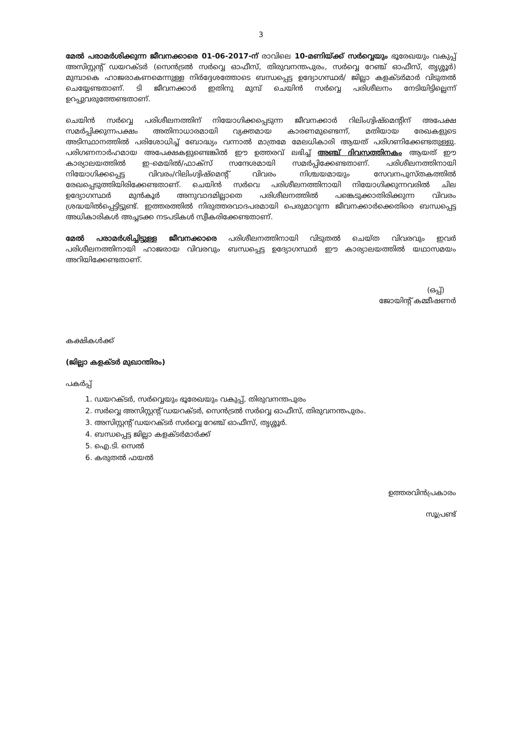3
മേൽ പരാമർശിക്കുന്ന ജീവനക്കാരെ 01-06-2017-ന് രാവിലെ 10-മണിയ്ക്ക് സർവ്വെയും ഭൂരേഖയും വകുപ്പ് അസിസ്റ്റന്റ് ഡയറക്ടർ (സെൻട്രൽ സർവ്വെ ഓഫീസ്, തിരുവനന്തപുരം, സർവ്വെ റേഞ്ച് ഓഫീസ്, തൃശ്ശൂർ) മുമ്പാകെ ഹാജരാകണമെന്നുള്ള നിർദ്ദേശത്തോടെ ബന്ധപ്പെട്ട ഉദ്യോഗസ്ഥർ/ ജില്ലാ കളക്ടർമാർ വിടുതൽ ചെയ്യേണ്ടതാണ്. ടി ജീവനക്കാർ ഇതിനു മുമ്പ് ചെയിൻ സർവ്വെ പരിശീലനം നേടിയിട്ടില്ലെന്ന് ഉറപ്പുവരുത്തേണ്ടതാണ്.
ചെയിൻ സർവ്വെ പരിശീലനത്തിന് നിയോഗിക്കപ്പെടുന്ന ജീവനക്കാർ റിലിംഗ്വിഷ്മെന്റിന് അപേക്ഷ സമർപ്പിക്കുന്നപക്ഷം അതിനാധാരമായി വ്യക്തമായ കാരണമുണ്ടെന്ന്, മതിയായ രേഖകളുടെ അടിസ്ഥാനത്തിൽ പരിശോധിച്ച് ബോദ്ധ്യം വന്നാൽ മാത്രമേ മേലധികാരി ആയത് പരിഗണിക്കേണ്ടതുള്ളു. പരിഗണനാർഹമായ അപേക്ഷകളുണ്ടെങ്കിൽ ഈ ഉത്തരവ് ലഭിച്ച് അഞ്ച് ദിവസത്തിനകം ആയത് ഈ കാര്യാലയത്തിൽ ഇ-മെയിൽ/ഫാക്സ് സന്ദേശമായി സമർപ്പിക്കേണ്ടതാണ്. പരിശീലനത്തിനായി നിയോഗിക്കപ്പെട്ട വിവരം/റിലിംഗ്വിഷ്മെന്റ് വിവരം നിശ്ചയമായും സേവനപുസ്തകത്തിൽ രേഖപ്പെടുത്തിയിരിക്കേണ്ടതാണ്. ചെയിൻ സർവെ പരിശീലനത്തിനായി നിയോഗിക്കുന്നവരിൽ ചില ഉദ്യോഗസ്ഥർ മുൻകൂർ അനുവാദമില്ലാതെ പരിശീലനത്തിൽ പങ്കെടുക്കാതിരിക്കുന്ന വിവരം ശ്രദ്ധയിൽപ്പെട്ടിട്ടുണ്ട്. ഇത്തരത്തിൽ നിരുത്തരവാദപരമായി പെരുമാറുന്ന ജീവനക്കാർക്കെതിരെ ബന്ധപ്പെട്ട അധികാരികൾ അച്ചടക്ക നടപടികൾ സ്വീകരിക്കേണ്ടതാണ്.
മേൽ പരാമർശിച്ചിട്ടുള്ള ജീവനക്കാരെ പരിശീലനത്തിനായി വിടുതൽ ചെയ്ത വിവരവും ഇവർ പരിശീലനത്തിനായി ഹാജരായ വിവരവും ബന്ധപ്പെട്ട ഉദ്യോഗസ്ഥർ ഈ കാര്യാലയത്തിൽ യഥാസമയം അറിയിക്കേണ്ടതാണ്.
(ഒപ്പ്)
ജോയിന്റ് കമ്മീഷണർ
കക്ഷികൾക്ക്
(ജില്ലാ കളക്ടർ മുഖാന്തിരം)
പകർപ്പ്
1. ഡയറക്ടർ, സർവ്വെയും ഭൂരേഖയും വകുപ്പ്, തിരുവനന്തപുരം
2. സർവ്വെ അസിസ്റ്റന്റ് ഡയറക്ടർ, സെൻട്രൽ സർവ്വെ ഓഫീസ്, തിരുവനന്തപുരം.
3. അസിസ്റ്റന്റ് ഡയറക്ടർ സർവ്വെ റേഞ്ച് ഓഫീസ്, തൃശ്ശൂർ.
4. ബന്ധപ്പെട്ട ജില്ലാ കളക്ടർമാർക്ക്
5. ഐ.ടി. സെൽ
6. കരുതൽ ഫയൽ
ഉത്തരവിൻപ്രകാരം
സൂപ്രണ്ട്